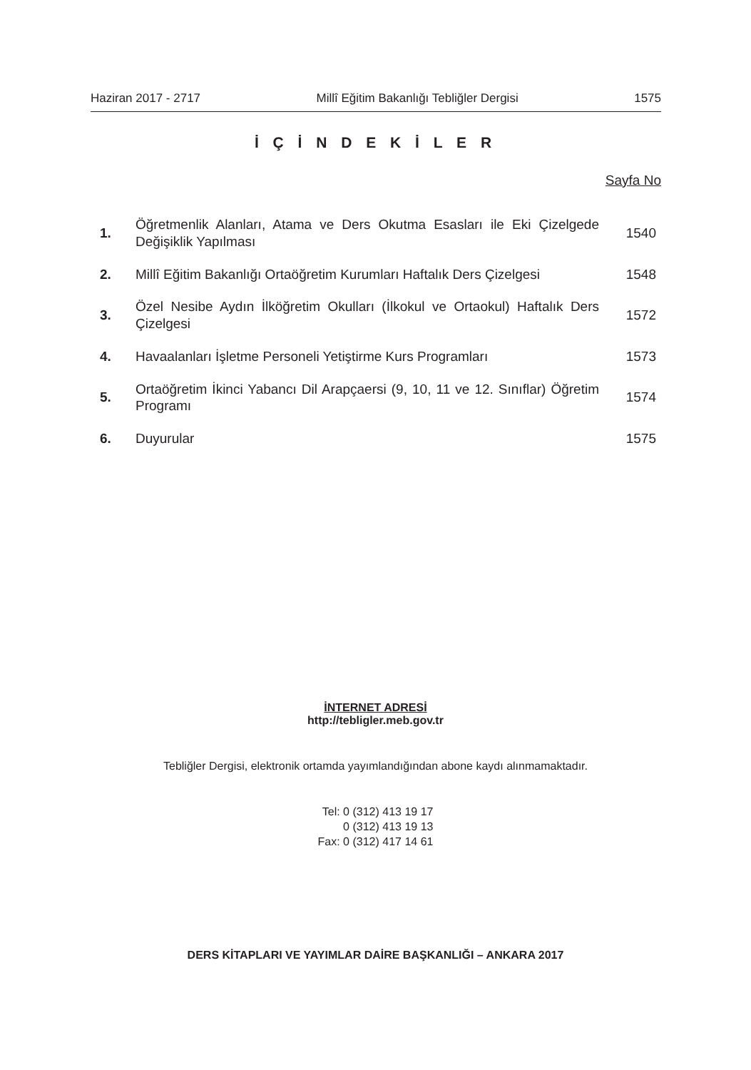Haziran 2017 - 2717 Millî Eğitim Bakanlığı Tebliğler Dergisi 1575
İ Ç İ N D E K İ L E R
Sayfa No
| 1. | Öğretmenlik Alanları, Atama ve Ders Okutma Esasları ile Eki Çizelgede Değişiklik Yapılması | 1540 |
| 2. | Millî Eğitim Bakanlığı Ortaöğretim Kurumları Haftalık Ders Çizelgesi | 1548 |
| 3. | Özel Nesibe Aydın İlköğretim Okulları (İlkokul ve Ortaokul) Haftalık Ders Çizelgesi | 1572 |
| 4. | Havaalanları İşletme Personeli Yetiştirme Kurs Programları | 1573 |
| 5. | Ortaöğretim İkinci Yabancı Dil Arapçaersi (9, 10, 11 ve 12. Sınıflar) Öğretim Programı | 1574 |
| 6. | Duyurular | 1575 |
İNTERNET ADRESİ
http://tebligler.meb.gov.tr
Tebliğler Dergisi, elektronik ortamda yayımlandığından abone kaydı alınmamaktadır.
Tel: 0 (312) 413 19 17
0 (312) 413 19 13
Fax: 0 (312) 417 14 61
DERS KİTAPLARI VE YAYIMLAR DAİRE BAŞKANLIĞI – ANKARA 2017